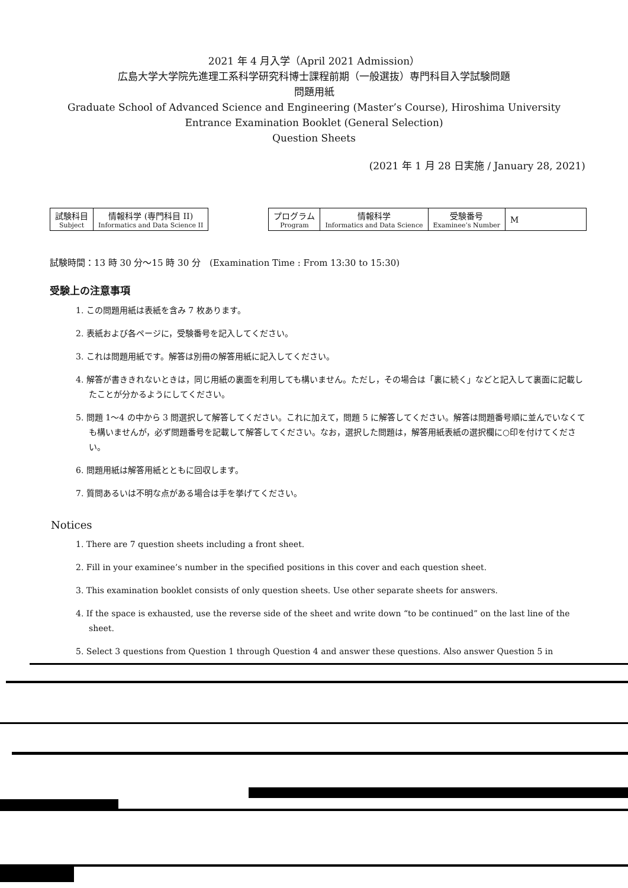2021 年 4 月入学（April 2021 Admission）
広島大学大学院先進理工系科学研究科博士課程前期（一般選抜）専門科目入学試験問題
問題用紙
Graduate School of Advanced Science and Engineering (Master’s Course), Hiroshima University
Entrance Examination Booklet (General Selection)
Question Sheets
(2021 年 1 月 28 日実施 / January 28, 2021)
| 試験科目 Subject | 情報科学 (専門科目 II) Informatics and Data Science II |
| プログラム Program | 情報科学 Informatics and Data Science | 受験番号 Examinee’s Number | M |
試験時間：13 時 30 分〜15 時 30 分　(Examination Time : From 13:30 to 15:30)
受験上の注意事項
1. この問題用紙は表紙を含み 7 枚あります。
2. 表紙および各ページに，受験番号を記入してください。
3. これは問題用紙です。解答は別冊の解答用紙に記入してください。
4. 解答が書ききれないときは，同じ用紙の裏面を利用しても構いません。ただし，その場合は「裏に続く」などと記入して裏面に記載したことが分かるようにしてください。
5. 問題 1〜4 の中から 3 問選択して解答してください。これに加えて，問題 5 に解答してください。解答は問題番号順に並んでいなくても構いませんが，必ず問題番号を記載して解答してください。なお，選択した問題は，解答用紙表紙の選択欄に○印を付けてください。
6. 問題用紙は解答用紙とともに回収します。
7. 質問あるいは不明な点がある場合は手を挙げてください。
Notices
1. There are 7 question sheets including a front sheet.
2. Fill in your examinee’s number in the specified positions in this cover and each question sheet.
3. This examination booklet consists of only question sheets. Use other separate sheets for answers.
4. If the space is exhausted, use the reverse side of the sheet and write down “to be continued” on the last line of the sheet.
5. Select 3 questions from Question 1 through Question 4 and answer these questions. Also answer Question 5 in